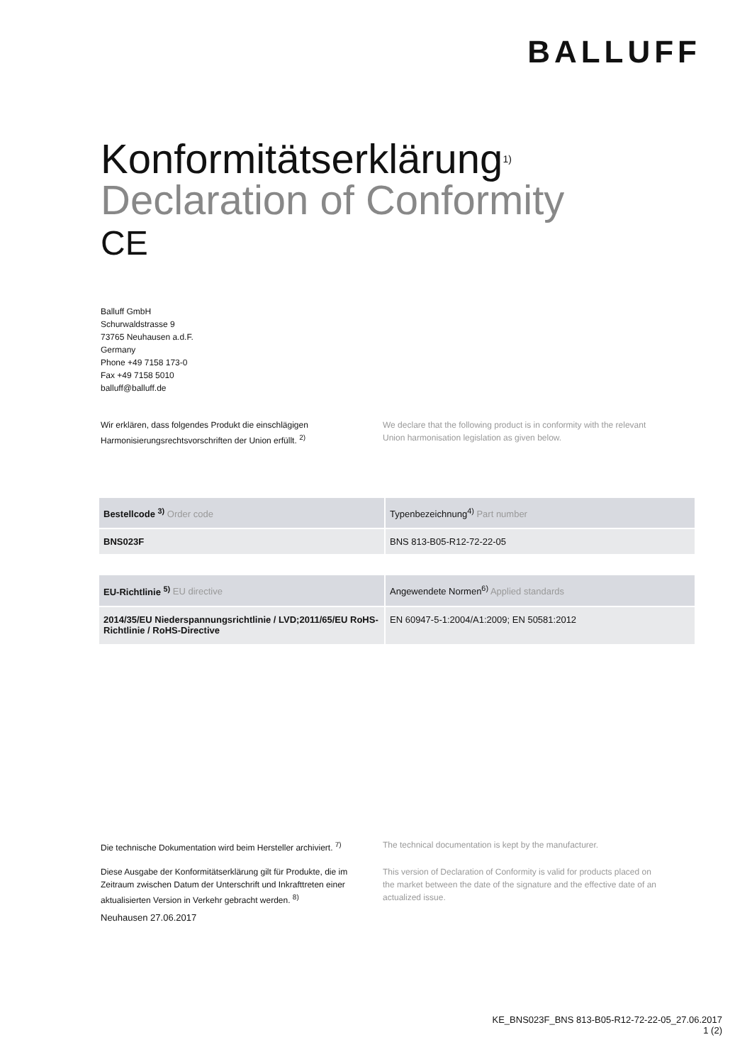BALLUFF
Konformitätserklärung<sup>1)</sup>
Declaration of Conformity
CE
Balluff GmbH
Schurwaldstrasse 9
73765 Neuhausen a.d.F.
Germany
Phone +49 7158 173-0
Fax +49 7158 5010
balluff@balluff.de
Wir erklären, dass folgendes Produkt die einschlägigen Harmonisierungsrechtsvorschriften der Union erfüllt. <sup>2)</sup>
We declare that the following product is in conformity with the relevant Union harmonisation legislation as given below.
| Bestellcode <sup>3)</sup> Order code | Typenbezeichnung<sup>4)</sup> Part number |
| --- | --- |
| BNS023F | BNS 813-B05-R12-72-22-05 |
| EU-Richtlinie <sup>5)</sup> EU directive | Angewendete Normen<sup>6)</sup> Applied standards |
| --- | --- |
| 2014/35/EU Niederspannungsrichtlinie / LVD;2011/65/EU RoHS-Richtlinie / RoHS-Directive | EN 60947-5-1:2004/A1:2009; EN 50581:2012 |
Die technische Dokumentation wird beim Hersteller archiviert. <sup>7)</sup>
The technical documentation is kept by the manufacturer.
Diese Ausgabe der Konformitätserklärung gilt für Produkte, die im Zeitraum zwischen Datum der Unterschrift und Inkrafttreten einer aktualisierten Version in Verkehr gebracht werden. <sup>8)</sup>
This version of Declaration of Conformity is valid for products placed on the market between the date of the signature and the effective date of an actualized issue.
Neuhausen 27.06.2017
KE_BNS023F_BNS 813-B05-R12-72-22-05_27.06.2017
1 (2)